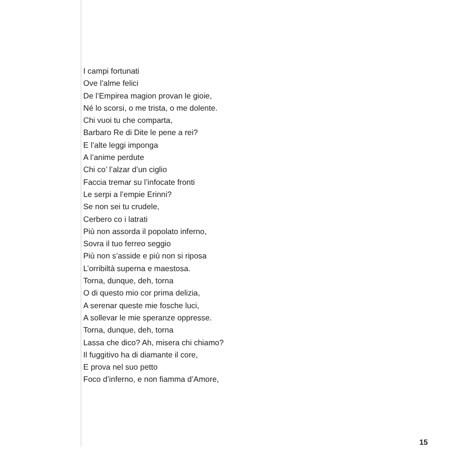I campi fortunati
Ove l’alme felici
De l’Empirea magion provan le gioie,
Né lo scorsi, o me trista, o me dolente.
Chi vuoi tu che comparta,
Barbaro Re di Dite le pene a rei?
E l’alte leggi imponga
A l’anime perdute
Chi co’ l’alzar d’un ciglio
Faccia tremar su l’infocate fronti
Le serpi a l’empie Erinni?
Se non sei tu crudele,
Cerbero co i latrati
Più non assorda il popolato inferno,
Sovra il tuo ferreo seggio
Più non s’asside e più non si riposa
L’orribiltà superna e maestosa.
Torna, dunque, deh, torna
O di questo mio cor prima delizia,
A serenar queste mie fosche luci,
A sollevar le mie speranze oppresse.
Torna, dunque, deh, torna
Lassa che dico? Ah, misera chi chiamo?
Il fuggitivo ha di diamante il core,
E prova nel suo petto
Foco d’inferno, e non fiamma d’Amore,
15